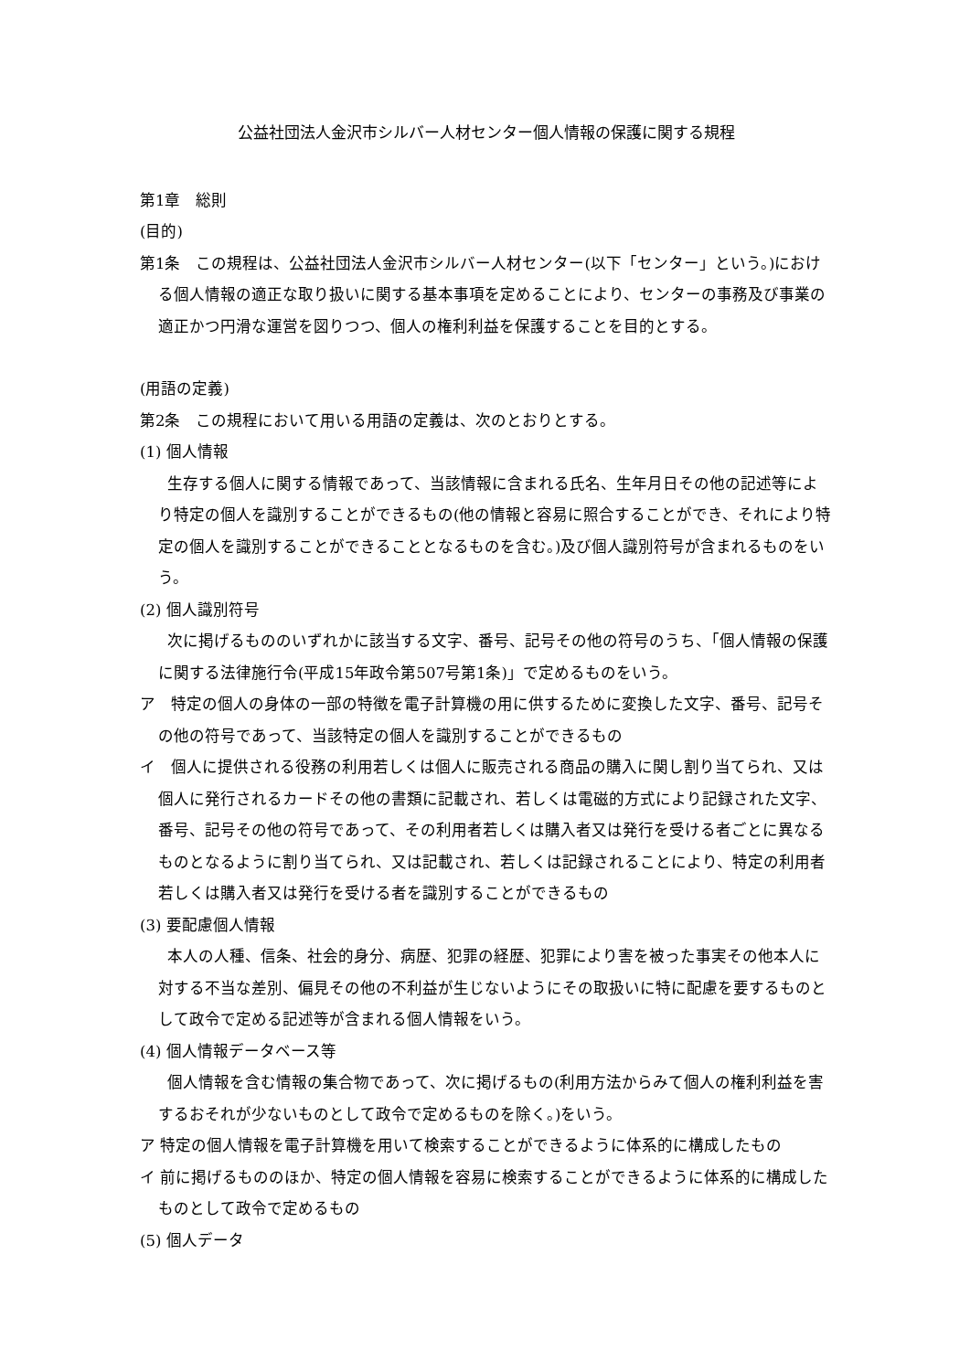公益社団法人金沢市シルバー人材センター個人情報の保護に関する規程
第1章　総則
(目的)
第1条　この規程は、公益社団法人金沢市シルバー人材センター(以下「センター」という。)における個人情報の適正な取り扱いに関する基本事項を定めることにより、センターの事務及び事業の適正かつ円滑な運営を図りつつ、個人の権利利益を保護することを目的とする。
(用語の定義)
第2条　この規程において用いる用語の定義は、次のとおりとする。
(1) 個人情報
生存する個人に関する情報であって、当該情報に含まれる氏名、生年月日その他の記述等により特定の個人を識別することができるもの(他の情報と容易に照合することができ、それにより特定の個人を識別することができることとなるものを含む。)及び個人識別符号が含まれるものをいう。
(2) 個人識別符号
次に掲げるもののいずれかに該当する文字、番号、記号その他の符号のうち、「個人情報の保護に関する法律施行令(平成15年政令第507号第1条)」で定めるものをいう。
ア　特定の個人の身体の一部の特徴を電子計算機の用に供するために変換した文字、番号、記号その他の符号であって、当該特定の個人を識別することができるもの
イ　個人に提供される役務の利用若しくは個人に販売される商品の購入に関し割り当てられ、又は個人に発行されるカードその他の書類に記載され、若しくは電磁的方式により記録された文字、番号、記号その他の符号であって、その利用者若しくは購入者又は発行を受ける者ごとに異なるものとなるように割り当てられ、又は記載され、若しくは記録されることにより、特定の利用者若しくは購入者又は発行を受ける者を識別することができるもの
(3) 要配慮個人情報
本人の人種、信条、社会的身分、病歴、犯罪の経歴、犯罪により害を被った事実その他本人に対する不当な差別、偏見その他の不利益が生じないようにその取扱いに特に配慮を要するものとして政令で定める記述等が含まれる個人情報をいう。
(4) 個人情報データベース等
個人情報を含む情報の集合物であって、次に掲げるもの(利用方法からみて個人の権利利益を害するおそれが少ないものとして政令で定めるものを除く。)をいう。
ア 特定の個人情報を電子計算機を用いて検索することができるように体系的に構成したもの
イ 前に掲げるもののほか、特定の個人情報を容易に検索することができるように体系的に構成したものとして政令で定めるもの
(5) 個人データ